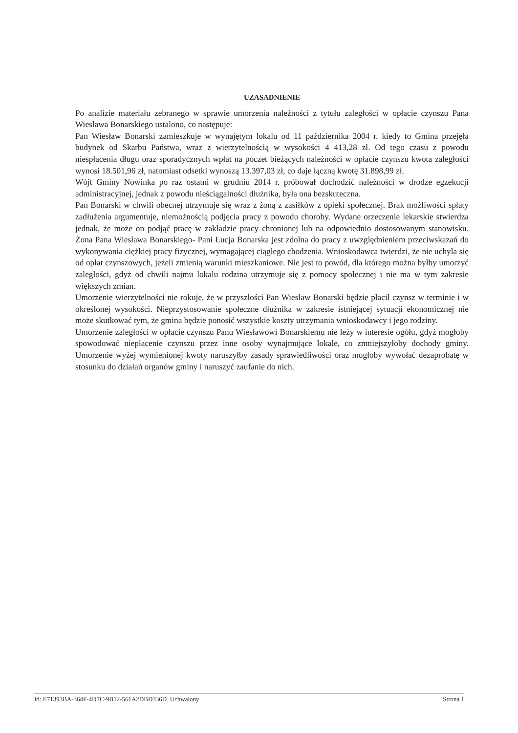UZASADNIENIE
Po analizie materiału zebranego w sprawie umorzenia należności z tytułu zaległości w opłacie czynszu Pana Wiesława Bonarskiego ustalono, co następuje:
Pan Wiesław Bonarski zamieszkuje w wynajętym lokalu od 11 października 2004 r. kiedy to Gmina przejęła budynek od Skarbu Państwa, wraz z wierzytelnością w wysokości 4 413,28 zł. Od tego czasu z powodu niespłacenia długu oraz sporadycznych wpłat na poczet bieżących należności w opłacie czynszu kwota zaległości wynosi 18.501,96 zł, natomiast odsetki wynoszą 13.397,03 zł, co daje łączną kwotę 31.898,99 zł.
Wójt Gminy Nowinka po raz ostatni w grudniu 2014 r. próbował dochodzić należności w drodze egzekucji administracyjnej, jednak z powodu nieściągalności dłużnika, była ona bezskuteczna.
Pan Bonarski w chwili obecnej utrzymuje się wraz z żoną z zasiłków z opieki społecznej. Brak możliwości spłaty zadłużenia argumentuje, niemożnością podjęcia pracy z powodu choroby. Wydane orzeczenie lekarskie stwierdza jednak, że może on podjąć pracę w zakładzie pracy chronionej lub na odpowiednio dostosowanym stanowisku. Żona Pana Wiesława Bonarskiego- Pani Łucja Bonarska jest zdolna do pracy z uwzględnieniem przeciwskazań do wykonywania ciężkiej pracy fizycznej, wymagającej ciągłego chodzenia. Wnioskodawca twierdzi, że nie uchyla się od opłat czynszowych, jeżeli zmienią warunki mieszkaniowe. Nie jest to powód, dla którego można byłby umorzyć zaległości, gdyż od chwili najmu lokalu rodzina utrzymuje się z pomocy społecznej i nie ma w tym zakresie większych zmian.
Umorzenie wierzytelności nie rokuje, że w przyszłości Pan Wiesław Bonarski będzie płacił czynsz w terminie i w określonej wysokości. Nieprzystosowanie społeczne dłużnika w zakresie istniejącej sytuacji ekonomicznej nie może skutkować tym, że gmina będzie ponosić wszystkie koszty utrzymania wnioskodawcy i jego rodziny.
Umorzenie zaległości w opłacie czynszu Panu Wiesławowi Bonarskiemu nie leży w interesie ogółu, gdyż mogłoby spowodować niepłacenie czynszu przez inne osoby wynajmujące lokale, co zmniejszyłoby dochody gminy. Umorzenie wyżej wymienionej kwoty naruszyłby zasady sprawiedliwości oraz mogłoby wywołać dezaprobatę w stosunku do działań organów gminy i naruszyć zaufanie do nich.
Id: E71393BA-364F-4D7C-9B12-561A2DBD336D. Uchwalony Strona 1